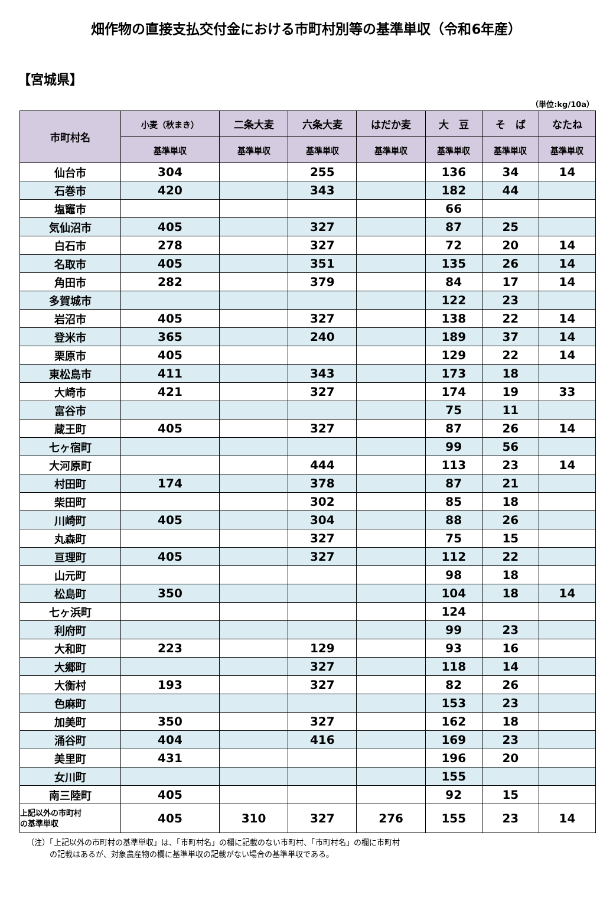畑作物の直接支払交付金における市町村別等の基準単収（令和6年産）
【宮城県】
（単位:kg/10a）
| 市町村名 | 小麦（秋まき） | 二条大麦 | 六条大麦 | はだか麦 | 大 豆 | そ ば | なたね |
| --- | --- | --- | --- | --- | --- | --- | --- |
| | 基準単収 | 基準単収 | 基準単収 | 基準単収 | 基準単収 | 基準単収 | 基準単収 |
| 仙台市 | 304 | | 255 | | 136 | 34 | 14 |
| 石巻市 | 420 | | 343 | | 182 | 44 | |
| 塩竈市 | | | | | 66 | | |
| 気仙沼市 | 405 | | 327 | | 87 | 25 | |
| 白石市 | 278 | | 327 | | 72 | 20 | 14 |
| 名取市 | 405 | | 351 | | 135 | 26 | 14 |
| 角田市 | 282 | | 379 | | 84 | 17 | 14 |
| 多賀城市 | | | | | 122 | 23 | |
| 岩沼市 | 405 | | 327 | | 138 | 22 | 14 |
| 登米市 | 365 | | 240 | | 189 | 37 | 14 |
| 栗原市 | 405 | | | | 129 | 22 | 14 |
| 東松島市 | 411 | | 343 | | 173 | 18 | |
| 大崎市 | 421 | | 327 | | 174 | 19 | 33 |
| 富谷市 | | | | | 75 | 11 | |
| 蔵王町 | 405 | | 327 | | 87 | 26 | 14 |
| 七ヶ宿町 | | | | | 99 | 56 | |
| 大河原町 | | | 444 | | 113 | 23 | 14 |
| 村田町 | 174 | | 378 | | 87 | 21 | |
| 柴田町 | | | 302 | | 85 | 18 | |
| 川崎町 | 405 | | 304 | | 88 | 26 | |
| 丸森町 | | | 327 | | 75 | 15 | |
| 亘理町 | 405 | | 327 | | 112 | 22 | |
| 山元町 | | | | | 98 | 18 | |
| 松島町 | 350 | | | | 104 | 18 | 14 |
| 七ヶ浜町 | | | | | 124 | | |
| 利府町 | | | | | 99 | 23 | |
| 大和町 | 223 | | 129 | | 93 | 16 | |
| 大郷町 | | | 327 | | 118 | 14 | |
| 大衡村 | 193 | | 327 | | 82 | 26 | |
| 色麻町 | | | | | 153 | 23 | |
| 加美町 | 350 | | 327 | | 162 | 18 | |
| 涌谷町 | 404 | | 416 | | 169 | 23 | |
| 美里町 | 431 | | | | 196 | 20 | |
| 女川町 | | | | | 155 | | |
| 南三陸町 | 405 | | | | 92 | 15 | |
| 上記以外の市町村 の基準単収 | 405 | 310 | 327 | 276 | 155 | 23 | 14 |
（注）「上記以外の市町村の基準単収」は、「市町村名」の欄に記載のない市町村、「市町村名」の欄に市町村
　　　の記載はあるが、対象農産物の欄に基準単収の記載がない場合の基準単収である。